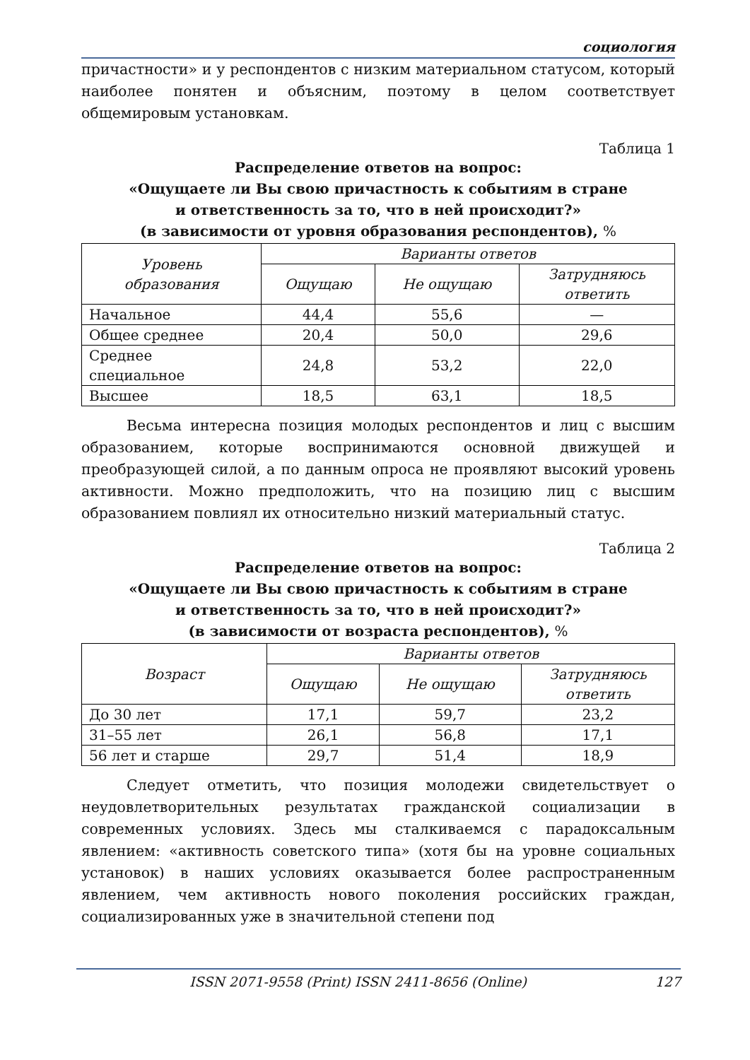социология
причастности» и у респондентов с низким материальном статусом, который наиболее понятен и объясним, поэтому в целом соответствует общемировым установкам.
Таблица 1
Распределение ответов на вопрос:
«Ощущаете ли Вы свою причастность к событиям в стране
и ответственность за то, что в ней происходит?»
(в зависимости от уровня образования респондентов), %
| Уровень образования | Варианты ответов | | |
| --- | --- | --- | --- |
| | Ощущаю | Не ощущаю | Затрудняюсь ответить |
| Начальное | 44,4 | 55,6 | — |
| Общее среднее | 20,4 | 50,0 | 29,6 |
| Среднее специальное | 24,8 | 53,2 | 22,0 |
| Высшее | 18,5 | 63,1 | 18,5 |
Весьма интересна позиция молодых респондентов и лиц с высшим образованием, которые воспринимаются основной движущей и преобразующей силой, а по данным опроса не проявляют высокий уровень активности. Можно предположить, что на позицию лиц с высшим образованием повлиял их относительно низкий материальный статус.
Таблица 2
Распределение ответов на вопрос:
«Ощущаете ли Вы свою причастность к событиям в стране
и ответственность за то, что в ней происходит?»
(в зависимости от возраста респондентов), %
| Возраст | Варианты ответов | | |
| --- | --- | --- | --- |
| | Ощущаю | Не ощущаю | Затрудняюсь ответить |
| До 30 лет | 17,1 | 59,7 | 23,2 |
| 31–55 лет | 26,1 | 56,8 | 17,1 |
| 56 лет и старше | 29,7 | 51,4 | 18,9 |
Следует отметить, что позиция молодежи свидетельствует о неудовлетворительных результатах гражданской социализации в современных условиях. Здесь мы сталкиваемся с парадоксальным явлением: «активность советского типа» (хотя бы на уровне социальных установок) в наших условиях оказывается более распространенным явлением, чем активность нового поколения российских граждан, социализированных уже в значительной степени под
ISSN 2071-9558 (Print) ISSN 2411-8656 (Online) 127